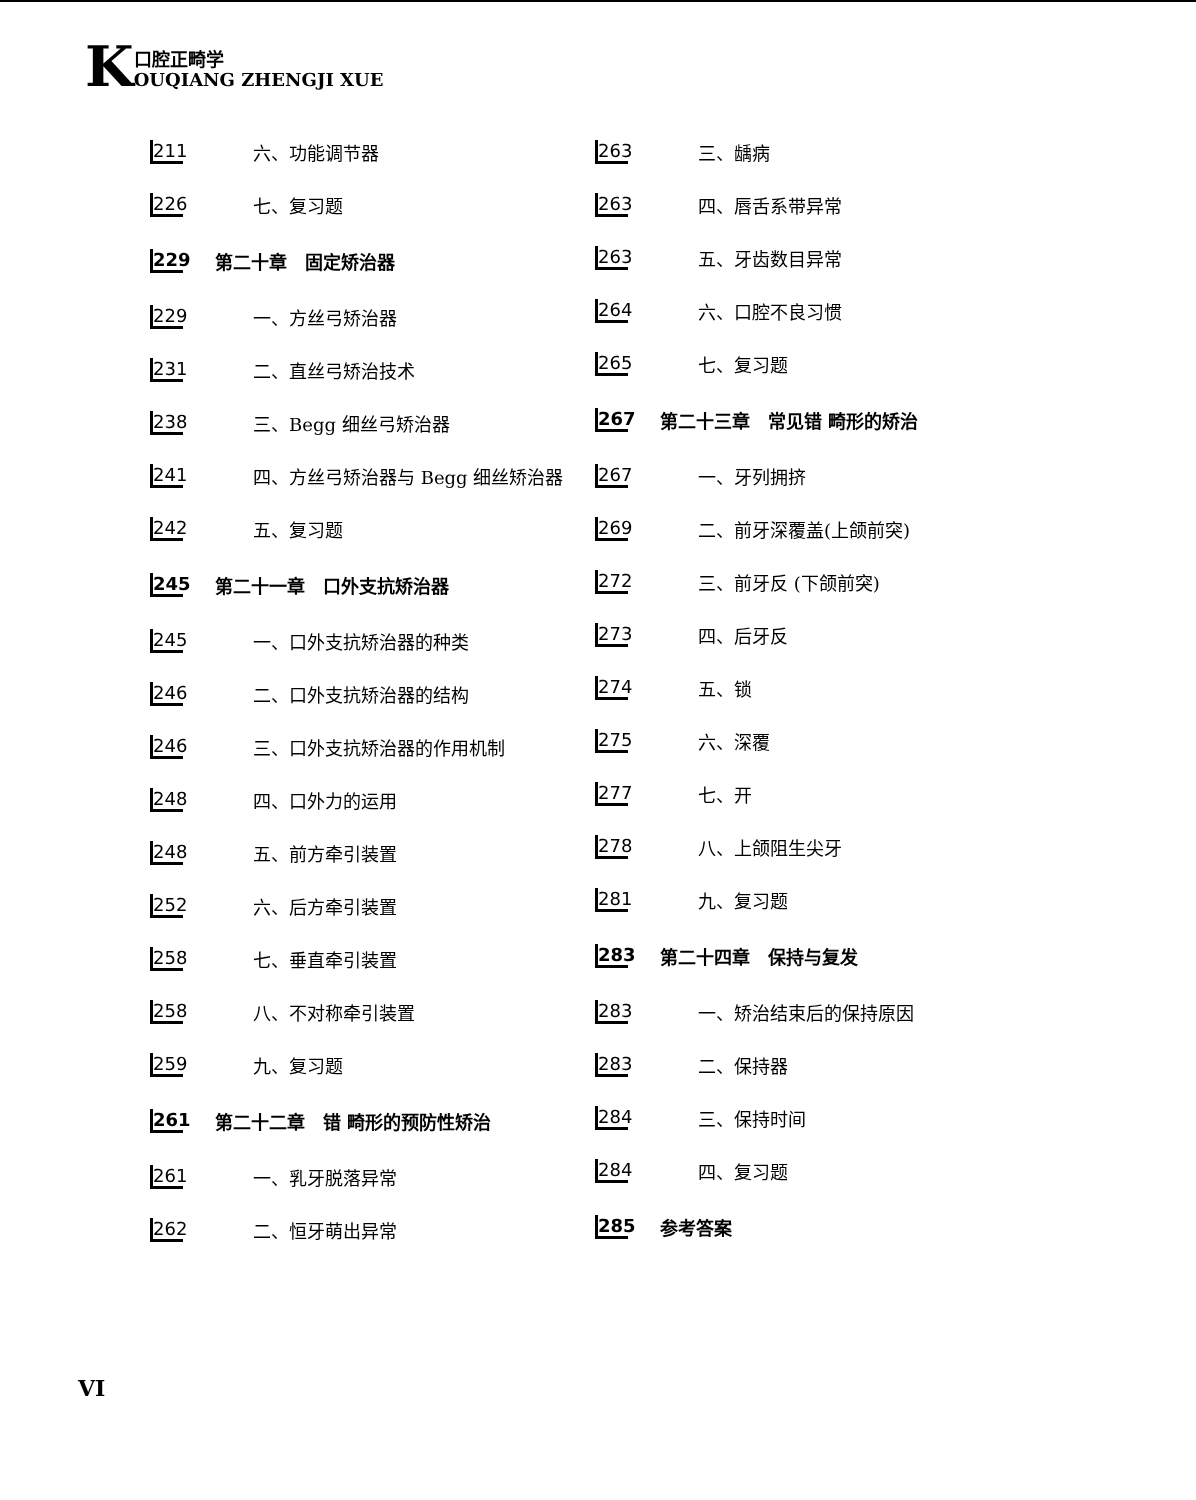K口腔正畸学
OUQIANG ZHENGJI XUE
211 六、功能调节器
226 七、复习题
229 第二十章　固定矫治器
229 一、方丝弓矫治器
231 二、直丝弓矫治技术
238 三、Begg 细丝弓矫治器
241 四、方丝弓矫治器与 Begg 细丝矫治器
242 五、复习题
245 第二十一章　口外支抗矫治器
245 一、口外支抗矫治器的种类
246 二、口外支抗矫治器的结构
246 三、口外支抗矫治器的作用机制
248 四、口外力的运用
248 五、前方牵引装置
252 六、后方牵引装置
258 七、垂直牵引装置
258 八、不对称牵引装置
259 九、复习题
261 第二十二章　错 畸形的预防性矫治
261 一、乳牙脱落异常
262 二、恒牙萌出异常
263 三、龋病
263 四、唇舌系带异常
263 五、牙齿数目异常
264 六、口腔不良习惯
265 七、复习题
267 第二十三章　常见错 畸形的矫治
267 一、牙列拥挤
269 二、前牙深覆盖(上颌前突)
272 三、前牙反 (下颌前突)
273 四、后牙反
274 五、锁
275 六、深覆
277 七、开
278 八、上颌阻生尖牙
281 九、复习题
283 第二十四章　保持与复发
283 一、矫治结束后的保持原因
283 二、保持器
284 三、保持时间
284 四、复习题
285 参考答案
VI